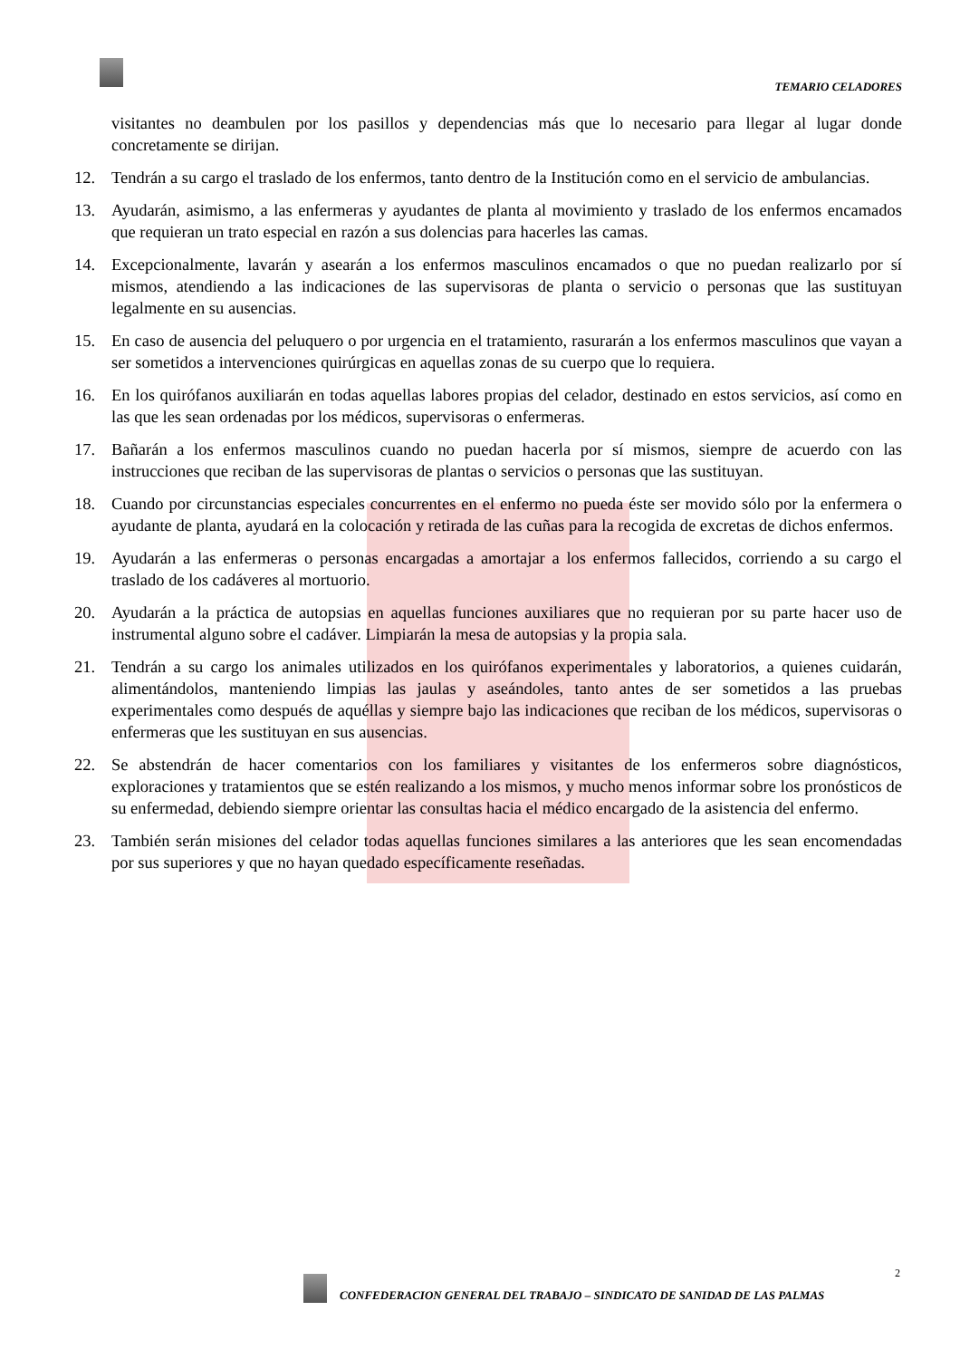TEMARIO CELADORES
visitantes no deambulen por los pasillos y dependencias más que lo necesario para llegar al lugar donde concretamente se dirijan.
12. Tendrán a su cargo el traslado de los enfermos, tanto dentro de la Institución como en el servicio de ambulancias.
13. Ayudarán, asimismo, a las enfermeras y ayudantes de planta al movimiento y traslado de los enfermos encamados que requieran un trato especial en razón a sus dolencias para hacerles las camas.
14. Excepcionalmente, lavarán y asearán a los enfermos masculinos encamados o que no puedan realizarlo por sí mismos, atendiendo a las indicaciones de las supervisoras de planta o servicio o personas que las sustituyan legalmente en su ausencias.
15. En caso de ausencia del peluquero o por urgencia en el tratamiento, rasurarán a los enfermos masculinos que vayan a ser sometidos a intervenciones quirúrgicas en aquellas zonas de su cuerpo que lo requiera.
16. En los quirófanos auxiliarán en todas aquellas labores propias del celador, destinado en estos servicios, así como en las que les sean ordenadas por los médicos, supervisoras o enfermeras.
17. Bañarán a los enfermos masculinos cuando no puedan hacerla por sí mismos, siempre de acuerdo con las instrucciones que reciban de las supervisoras de plantas o servicios o personas que las sustituyan.
18. Cuando por circunstancias especiales concurrentes en el enfermo no pueda éste ser movido sólo por la enfermera o ayudante de planta, ayudará en la colocación y retirada de las cuñas para la recogida de excretas de dichos enfermos.
19. Ayudarán a las enfermeras o personas encargadas a amortajar a los enfermos fallecidos, corriendo a su cargo el traslado de los cadáveres al mortuorio.
20. Ayudarán a la práctica de autopsias en aquellas funciones auxiliares que no requieran por su parte hacer uso de instrumental alguno sobre el cadáver. Limpiarán la mesa de autopsias y la propia sala.
21. Tendrán a su cargo los animales utilizados en los quirófanos experimentales y laboratorios, a quienes cuidarán, alimentándolos, manteniendo limpias las jaulas y aseándoles, tanto antes de ser sometidos a las pruebas experimentales como después de aquéllas y siempre bajo las indicaciones que reciban de los médicos, supervisoras o enfermeras que les sustituyan en sus ausencias.
22. Se abstendrán de hacer comentarios con los familiares y visitantes de los enfermeros sobre diagnósticos, exploraciones y tratamientos que se estén realizando a los mismos, y mucho menos informar sobre los pronósticos de su enfermedad, debiendo siempre orientar las consultas hacia el médico encargado de la asistencia del enfermo.
23. También serán misiones del celador todas aquellas funciones similares a las anteriores que les sean encomendadas por sus superiores y que no hayan quedado específicamente reseñadas.
2
CONFEDERACION GENERAL DEL TRABAJO – SINDICATO DE SANIDAD DE LAS PALMAS